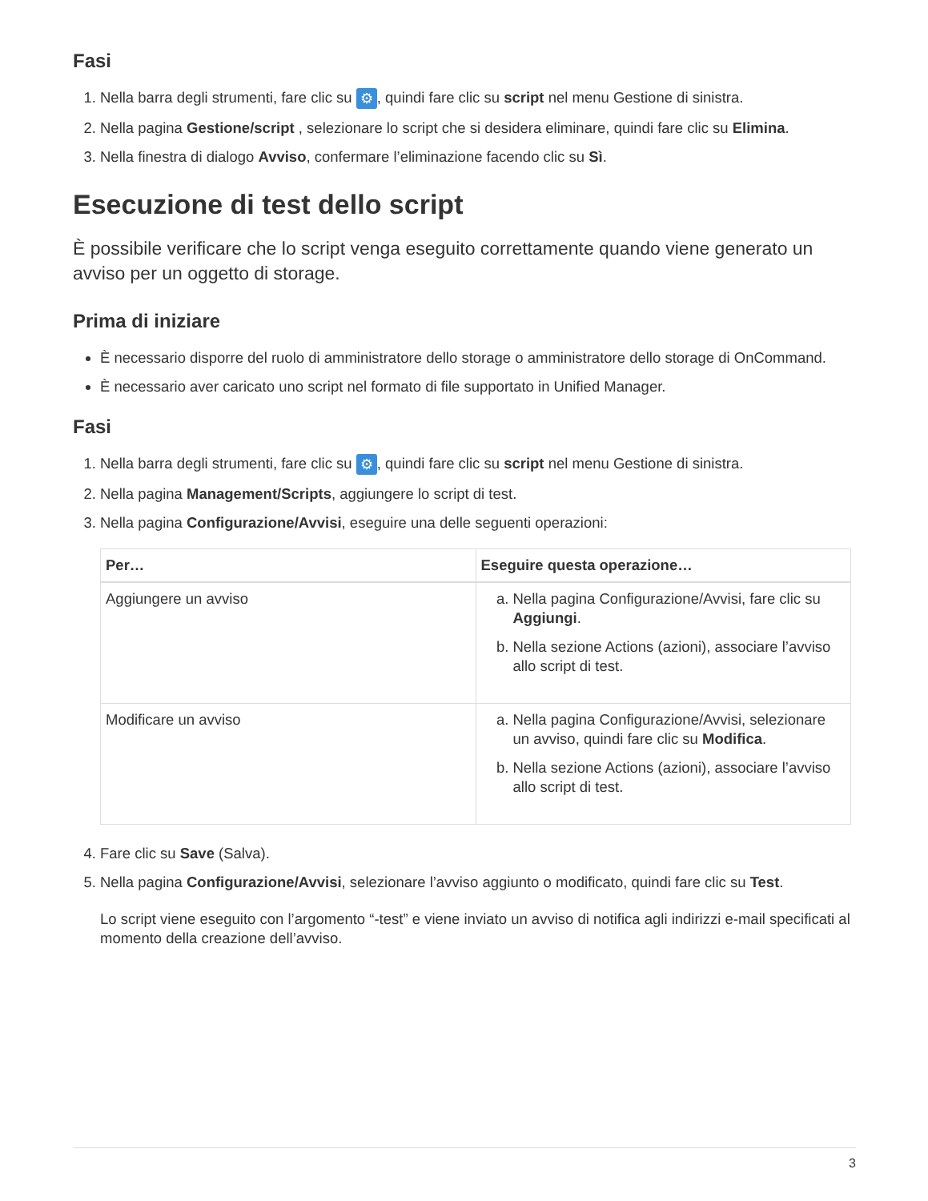Fasi
1. Nella barra degli strumenti, fare clic su ⚙, quindi fare clic su script nel menu Gestione di sinistra.
2. Nella pagina Gestione/script , selezionare lo script che si desidera eliminare, quindi fare clic su Elimina.
3. Nella finestra di dialogo Avviso, confermare l’eliminazione facendo clic su Sì.
Esecuzione di test dello script
È possibile verificare che lo script venga eseguito correttamente quando viene generato un avviso per un oggetto di storage.
Prima di iniziare
È necessario disporre del ruolo di amministratore dello storage o amministratore dello storage di OnCommand.
È necessario aver caricato uno script nel formato di file supportato in Unified Manager.
Fasi
1. Nella barra degli strumenti, fare clic su ⚙, quindi fare clic su script nel menu Gestione di sinistra.
2. Nella pagina Management/Scripts, aggiungere lo script di test.
3. Nella pagina Configurazione/Avvisi, eseguire una delle seguenti operazioni:
| Per… | Eseguire questa operazione… |
| --- | --- |
| Aggiungere un avviso | a. Nella pagina Configurazione/Avvisi, fare clic su Aggiungi . b. Nella sezione Actions (azioni), associare l’avviso allo script di test. |
| Modificare un avviso | a. Nella pagina Configurazione/Avvisi, selezionare un avviso, quindi fare clic su Modifica . b. Nella sezione Actions (azioni), associare l’avviso allo script di test. |
4. Fare clic su Save (Salva).
5. Nella pagina Configurazione/Avvisi, selezionare l’avviso aggiunto o modificato, quindi fare clic su Test.
Lo script viene eseguito con l’argomento “-test” e viene inviato un avviso di notifica agli indirizzi e-mail specificati al momento della creazione dell’avviso.
3